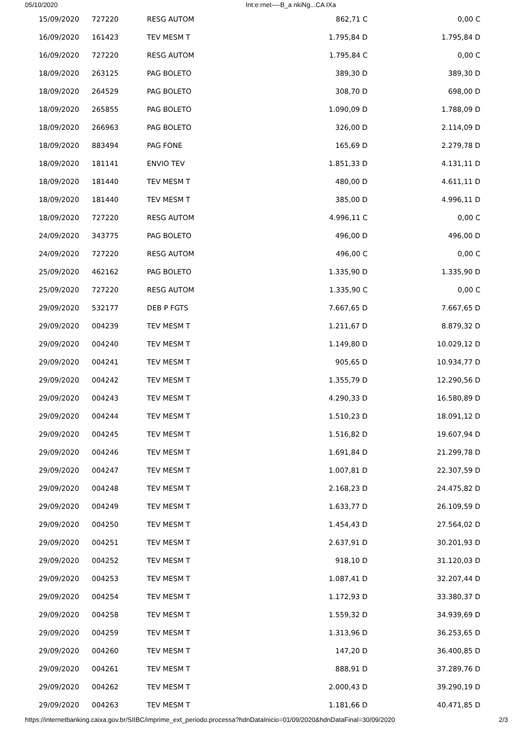05/10/2020 Int:e:rnet----B_a nkiNg...CA IXa
| 15/09/2020 | 727220 | RESG AUTOM | 862,71 C | 0,00 C |
| 16/09/2020 | 161423 | TEV MESM T | 1.795,84 D | 1.795,84 D |
| 16/09/2020 | 727220 | RESG AUTOM | 1.795,84 C | 0,00 C |
| 18/09/2020 | 263125 | PAG BOLETO | 389,30 D | 389,30 D |
| 18/09/2020 | 264529 | PAG BOLETO | 308,70 D | 698,00 D |
| 18/09/2020 | 265855 | PAG BOLETO | 1.090,09 D | 1.788,09 D |
| 18/09/2020 | 266963 | PAG BOLETO | 326,00 D | 2.114,09 D |
| 18/09/2020 | 883494 | PAG FONE | 165,69 D | 2.279,78 D |
| 18/09/2020 | 181141 | ENVIO TEV | 1.851,33 D | 4.131,11 D |
| 18/09/2020 | 181440 | TEV MESM T | 480,00 D | 4.611,11 D |
| 18/09/2020 | 181440 | TEV MESM T | 385,00 D | 4.996,11 D |
| 18/09/2020 | 727220 | RESG AUTOM | 4.996,11 C | 0,00 C |
| 24/09/2020 | 343775 | PAG BOLETO | 496,00 D | 496,00 D |
| 24/09/2020 | 727220 | RESG AUTOM | 496,00 C | 0,00 C |
| 25/09/2020 | 462162 | PAG BOLETO | 1.335,90 D | 1.335,90 D |
| 25/09/2020 | 727220 | RESG AUTOM | 1.335,90 C | 0,00 C |
| 29/09/2020 | 532177 | DEB P FGTS | 7.667,65 D | 7.667,65 D |
| 29/09/2020 | 004239 | TEV MESM T | 1.211,67 D | 8.879,32 D |
| 29/09/2020 | 004240 | TEV MESM T | 1.149,80 D | 10.029,12 D |
| 29/09/2020 | 004241 | TEV MESM T | 905,65 D | 10.934,77 D |
| 29/09/2020 | 004242 | TEV MESM T | 1.355,79 D | 12.290,56 D |
| 29/09/2020 | 004243 | TEV MESM T | 4.290,33 D | 16.580,89 D |
| 29/09/2020 | 004244 | TEV MESM T | 1.510,23 D | 18.091,12 D |
| 29/09/2020 | 004245 | TEV MESM T | 1.516,82 D | 19.607,94 D |
| 29/09/2020 | 004246 | TEV MESM T | 1.691,84 D | 21.299,78 D |
| 29/09/2020 | 004247 | TEV MESM T | 1.007,81 D | 22.307,59 D |
| 29/09/2020 | 004248 | TEV MESM T | 2.168,23 D | 24.475,82 D |
| 29/09/2020 | 004249 | TEV MESM T | 1.633,77 D | 26.109,59 D |
| 29/09/2020 | 004250 | TEV MESM T | 1.454,43 D | 27.564,02 D |
| 29/09/2020 | 004251 | TEV MESM T | 2.637,91 D | 30.201,93 D |
| 29/09/2020 | 004252 | TEV MESM T | 918,10 D | 31.120,03 D |
| 29/09/2020 | 004253 | TEV MESM T | 1.087,41 D | 32.207,44 D |
| 29/09/2020 | 004254 | TEV MESM T | 1.172,93 D | 33.380,37 D |
| 29/09/2020 | 004258 | TEV MESM T | 1.559,32 D | 34.939,69 D |
| 29/09/2020 | 004259 | TEV MESM T | 1.313,96 D | 36.253,65 D |
| 29/09/2020 | 004260 | TEV MESM T | 147,20 D | 36.400,85 D |
| 29/09/2020 | 004261 | TEV MESM T | 888,91 D | 37.289,76 D |
| 29/09/2020 | 004262 | TEV MESM T | 2.000,43 D | 39.290,19 D |
| 29/09/2020 | 004263 | TEV MESM T | 1.181,66 D | 40.471,85 D |
https://internetbanking.caixa.gov.br/SIIBC/imprime_ext_periodo.processa?hdnDataInicio=01/09/2020&hdnDataFinal=30/09/2020 2/3